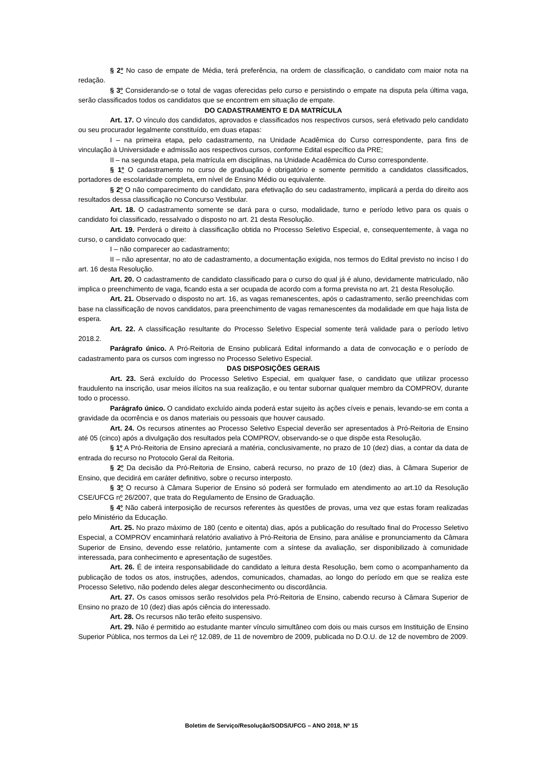§ 2º No caso de empate de Média, terá preferência, na ordem de classificação, o candidato com maior nota na redação.
§ 3º Considerando-se o total de vagas oferecidas pelo curso e persistindo o empate na disputa pela última vaga, serão classificados todos os candidatos que se encontrem em situação de empate.
DO CADASTRAMENTO E DA MATRÍCULA
Art. 17. O vínculo dos candidatos, aprovados e classificados nos respectivos cursos, será efetivado pelo candidato ou seu procurador legalmente constituído, em duas etapas:
I – na primeira etapa, pelo cadastramento, na Unidade Acadêmica do Curso correspondente, para fins de vinculação à Universidade e admissão aos respectivos cursos, conforme Edital específico da PRE;
II – na segunda etapa, pela matrícula em disciplinas, na Unidade Acadêmica do Curso correspondente.
§ 1º O cadastramento no curso de graduação é obrigatório e somente permitido a candidatos classificados, portadores de escolaridade completa, em nível de Ensino Médio ou equivalente.
§ 2º O não comparecimento do candidato, para efetivação do seu cadastramento, implicará a perda do direito aos resultados dessa classificação no Concurso Vestibular.
Art. 18. O cadastramento somente se dará para o curso, modalidade, turno e período letivo para os quais o candidato foi classificado, ressalvado o disposto no art. 21 desta Resolução.
Art. 19. Perderá o direito à classificação obtida no Processo Seletivo Especial, e, consequentemente, à vaga no curso, o candidato convocado que:
I – não comparecer ao cadastramento;
II – não apresentar, no ato de cadastramento, a documentação exigida, nos termos do Edital previsto no inciso I do art. 16 desta Resolução.
Art. 20. O cadastramento de candidato classificado para o curso do qual já é aluno, devidamente matriculado, não implica o preenchimento de vaga, ficando esta a ser ocupada de acordo com a forma prevista no art. 21 desta Resolução.
Art. 21. Observado o disposto no art. 16, as vagas remanescentes, após o cadastramento, serão preenchidas com base na classificação de novos candidatos, para preenchimento de vagas remanescentes da modalidade em que haja lista de espera.
Art. 22. A classificação resultante do Processo Seletivo Especial somente terá validade para o período letivo 2018.2.
Parágrafo único. A Pró-Reitoria de Ensino publicará Edital informando a data de convocação e o período de cadastramento para os cursos com ingresso no Processo Seletivo Especial.
DAS DISPOSIÇÕES GERAIS
Art. 23. Será excluído do Processo Seletivo Especial, em qualquer fase, o candidato que utilizar processo fraudulento na inscrição, usar meios ilícitos na sua realização, e ou tentar subornar qualquer membro da COMPROV, durante todo o processo.
Parágrafo único. O candidato excluído ainda poderá estar sujeito às ações cíveis e penais, levando-se em conta a gravidade da ocorrência e os danos materiais ou pessoais que houver causado.
Art. 24. Os recursos atinentes ao Processo Seletivo Especial deverão ser apresentados à Pró-Reitoria de Ensino até 05 (cinco) após a divulgação dos resultados pela COMPROV, observando-se o que dispõe esta Resolução.
§ 1º A Pró-Reitoria de Ensino apreciará a matéria, conclusivamente, no prazo de 10 (dez) dias, a contar da data de entrada do recurso no Protocolo Geral da Reitoria.
§ 2º Da decisão da Pró-Reitoria de Ensino, caberá recurso, no prazo de 10 (dez) dias, à Câmara Superior de Ensino, que decidirá em caráter definitivo, sobre o recurso interposto.
§ 3º O recurso à Câmara Superior de Ensino só poderá ser formulado em atendimento ao art.10 da Resolução CSE/UFCG nº 26/2007, que trata do Regulamento de Ensino de Graduação.
§ 4º Não caberá interposição de recursos referentes às questões de provas, uma vez que estas foram realizadas pelo Ministério da Educação.
Art. 25. No prazo máximo de 180 (cento e oitenta) dias, após a publicação do resultado final do Processo Seletivo Especial, a COMPROV encaminhará relatório avaliativo à Pró-Reitoria de Ensino, para análise e pronunciamento da Câmara Superior de Ensino, devendo esse relatório, juntamente com a síntese da avaliação, ser disponibilizado à comunidade interessada, para conhecimento e apresentação de sugestões.
Art. 26. É de inteira responsabilidade do candidato a leitura desta Resolução, bem como o acompanhamento da publicação de todos os atos, instruções, adendos, comunicados, chamadas, ao longo do período em que se realiza este Processo Seletivo, não podendo deles alegar desconhecimento ou discordância.
Art. 27. Os casos omissos serão resolvidos pela Pró-Reitoria de Ensino, cabendo recurso à Câmara Superior de Ensino no prazo de 10 (dez) dias após ciência do interessado.
Art. 28. Os recursos não terão efeito suspensivo.
Art. 29. Não é permitido ao estudante manter vínculo simultâneo com dois ou mais cursos em Instituição de Ensino Superior Pública, nos termos da Lei nº 12.089, de 11 de novembro de 2009, publicada no D.O.U. de 12 de novembro de 2009.
Boletim de Serviço/Resolução/SODS/UFCG – ANO 2018, Nº 15